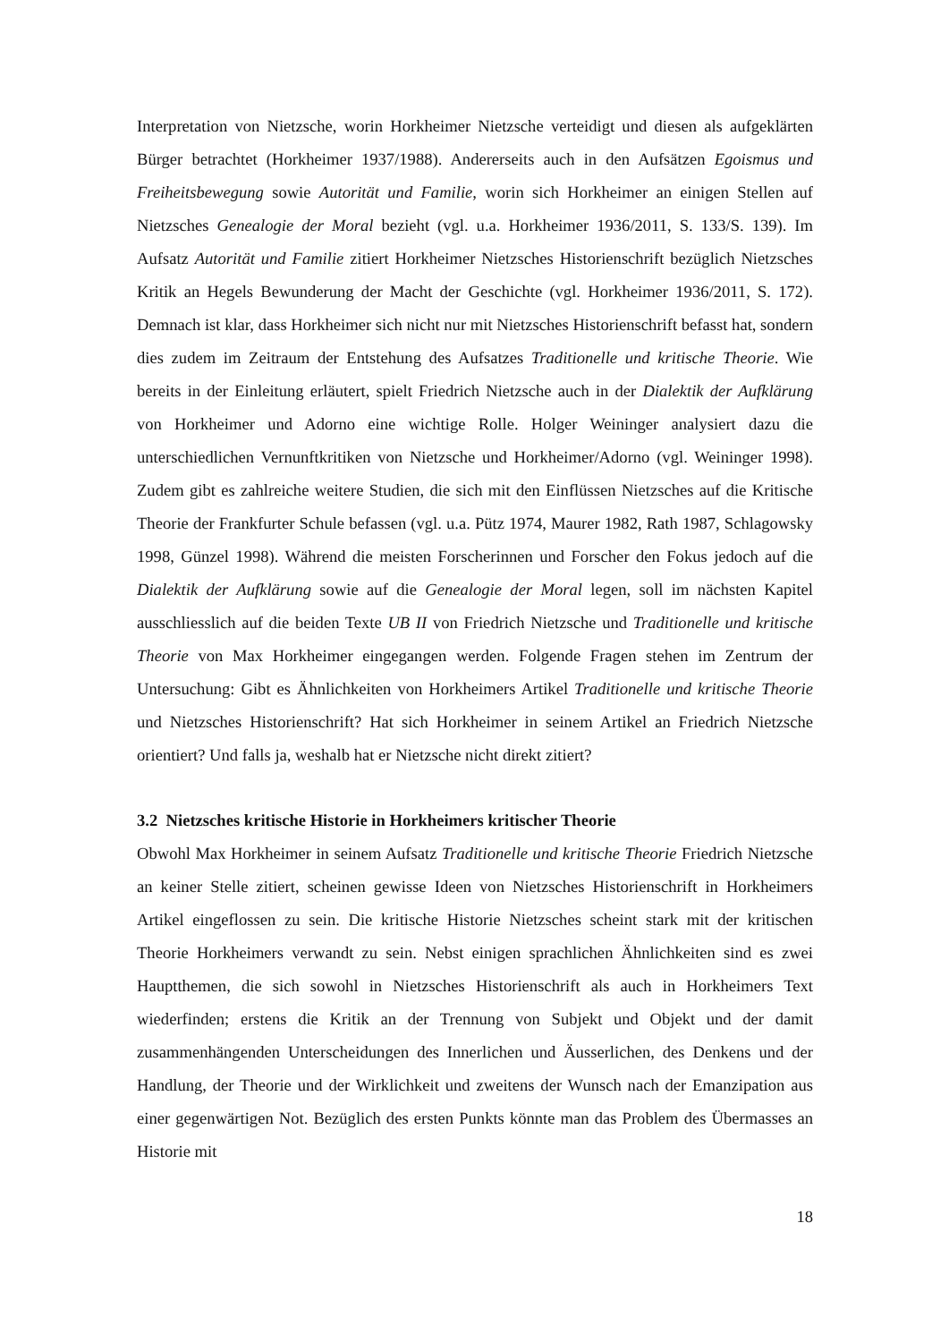Interpretation von Nietzsche, worin Horkheimer Nietzsche verteidigt und diesen als aufgeklärten Bürger betrachtet (Horkheimer 1937/1988). Andererseits auch in den Aufsätzen Egoismus und Freiheitsbewegung sowie Autorität und Familie, worin sich Horkheimer an einigen Stellen auf Nietzsches Genealogie der Moral bezieht (vgl. u.a. Horkheimer 1936/2011, S. 133/S. 139). Im Aufsatz Autorität und Familie zitiert Horkheimer Nietzsches Historienschrift bezüglich Nietzsches Kritik an Hegels Bewunderung der Macht der Geschichte (vgl. Horkheimer 1936/2011, S. 172). Demnach ist klar, dass Horkheimer sich nicht nur mit Nietzsches Historienschrift befasst hat, sondern dies zudem im Zeitraum der Entstehung des Aufsatzes Traditionelle und kritische Theorie. Wie bereits in der Einleitung erläutert, spielt Friedrich Nietzsche auch in der Dialektik der Aufklärung von Horkheimer und Adorno eine wichtige Rolle. Holger Weininger analysiert dazu die unterschiedlichen Vernunftkritiken von Nietzsche und Horkheimer/Adorno (vgl. Weininger 1998). Zudem gibt es zahlreiche weitere Studien, die sich mit den Einflüssen Nietzsches auf die Kritische Theorie der Frankfurter Schule befassen (vgl. u.a. Pütz 1974, Maurer 1982, Rath 1987, Schlagowsky 1998, Günzel 1998). Während die meisten Forscherinnen und Forscher den Fokus jedoch auf die Dialektik der Aufklärung sowie auf die Genealogie der Moral legen, soll im nächsten Kapitel ausschliesslich auf die beiden Texte UB II von Friedrich Nietzsche und Traditionelle und kritische Theorie von Max Horkheimer eingegangen werden. Folgende Fragen stehen im Zentrum der Untersuchung: Gibt es Ähnlichkeiten von Horkheimers Artikel Traditionelle und kritische Theorie und Nietzsches Historienschrift? Hat sich Horkheimer in seinem Artikel an Friedrich Nietzsche orientiert? Und falls ja, weshalb hat er Nietzsche nicht direkt zitiert?
3.2 Nietzsches kritische Historie in Horkheimers kritischer Theorie
Obwohl Max Horkheimer in seinem Aufsatz Traditionelle und kritische Theorie Friedrich Nietzsche an keiner Stelle zitiert, scheinen gewisse Ideen von Nietzsches Historienschrift in Horkheimers Artikel eingeflossen zu sein. Die kritische Historie Nietzsches scheint stark mit der kritischen Theorie Horkheimers verwandt zu sein. Nebst einigen sprachlichen Ähnlichkeiten sind es zwei Hauptthemen, die sich sowohl in Nietzsches Historienschrift als auch in Horkheimers Text wiederfinden; erstens die Kritik an der Trennung von Subjekt und Objekt und der damit zusammenhängenden Unterscheidungen des Innerlichen und Äusserlichen, des Denkens und der Handlung, der Theorie und der Wirklichkeit und zweitens der Wunsch nach der Emanzipation aus einer gegenwärtigen Not. Bezüglich des ersten Punkts könnte man das Problem des Übermasses an Historie mit
18